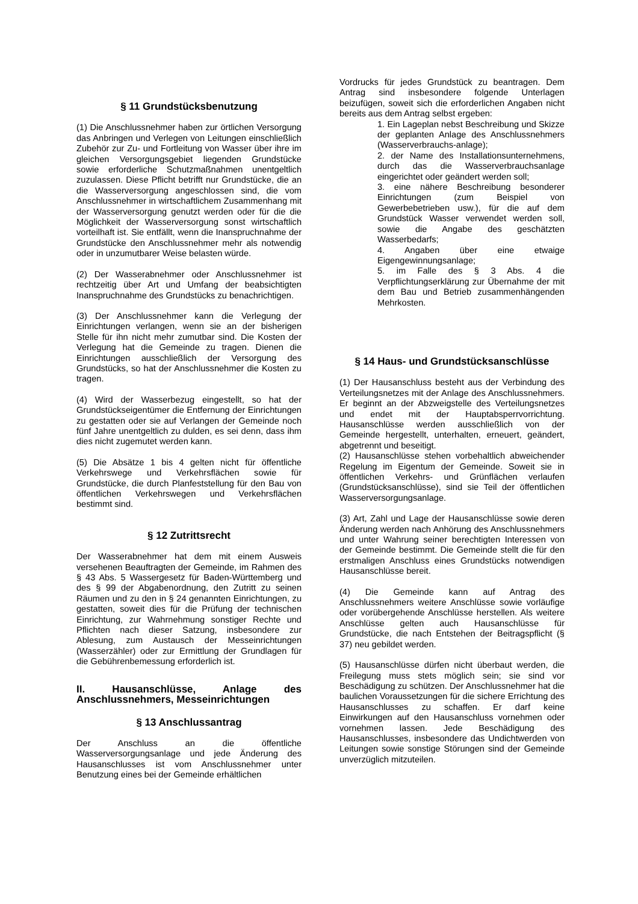§ 11 Grundstücksbenutzung
(1) Die Anschlussnehmer haben zur örtlichen Versorgung das Anbringen und Verlegen von Leitungen einschließlich Zubehör zur Zu- und Fortleitung von Wasser über ihre im gleichen Versorgungsgebiet liegenden Grundstücke sowie erforderliche Schutzmaßnahmen unentgeltlich zuzulassen. Diese Pflicht betrifft nur Grundstücke, die an die Wasserversorgung angeschlossen sind, die vom Anschlussnehmer in wirtschaftlichem Zusammenhang mit der Wasserversorgung genutzt werden oder für die die Möglichkeit der Wasserversorgung sonst wirtschaftlich vorteilhaft ist. Sie entfällt, wenn die Inanspruchnahme der Grundstücke den Anschlussnehmer mehr als notwendig oder in unzumutbarer Weise belasten würde.
(2) Der Wasserabnehmer oder Anschlussnehmer ist rechtzeitig über Art und Umfang der beabsichtigten Inanspruchnahme des Grundstücks zu benachrichtigen.
(3) Der Anschlussnehmer kann die Verlegung der Einrichtungen verlangen, wenn sie an der bisherigen Stelle für ihn nicht mehr zumutbar sind. Die Kosten der Verlegung hat die Gemeinde zu tragen. Dienen die Einrichtungen ausschließlich der Versorgung des Grundstücks, so hat der Anschlussnehmer die Kosten zu tragen.
(4) Wird der Wasserbezug eingestellt, so hat der Grundstückseigentümer die Entfernung der Einrichtungen zu gestatten oder sie auf Verlangen der Gemeinde noch fünf Jahre unentgeltlich zu dulden, es sei denn, dass ihm dies nicht zugemutet werden kann.
(5) Die Absätze 1 bis 4 gelten nicht für öffentliche Verkehrswege und Verkehrsflächen sowie für Grundstücke, die durch Planfeststellung für den Bau von öffentlichen Verkehrswegen und Verkehrsflächen bestimmt sind.
§ 12 Zutrittsrecht
Der Wasserabnehmer hat dem mit einem Ausweis versehenen Beauftragten der Gemeinde, im Rahmen des § 43 Abs. 5 Wassergesetz für Baden-Württemberg und des § 99 der Abgabenordnung, den Zutritt zu seinen Räumen und zu den in § 24 genannten Einrichtungen, zu gestatten, soweit dies für die Prüfung der technischen Einrichtung, zur Wahrnehmung sonstiger Rechte und Pflichten nach dieser Satzung, insbesondere zur Ablesung, zum Austausch der Messeinrichtungen (Wasserzähler) oder zur Ermittlung der Grundlagen für die Gebührenbemessung erforderlich ist.
II. Hausanschlüsse, Anlage des Anschlussnehmers, Messeinrichtungen
§ 13 Anschlussantrag
Der Anschluss an die öffentliche Wasserversorgungsanlage und jede Änderung des Hausanschlusses ist vom Anschlussnehmer unter Benutzung eines bei der Gemeinde erhältlichen
Vordrucks für jedes Grundstück zu beantragen. Dem Antrag sind insbesondere folgende Unterlagen beizufügen, soweit sich die erforderlichen Angaben nicht bereits aus dem Antrag selbst ergeben:
1. Ein Lageplan nebst Beschreibung und Skizze der geplanten Anlage des Anschlussnehmers (Wasserverbrauchs-anlage);
2. der Name des Installationsunternehmens, durch das die Wasserverbrauchsanlage eingerichtet oder geändert werden soll;
3. eine nähere Beschreibung besonderer Einrichtungen (zum Beispiel von Gewerbebetrieben usw.), für die auf dem Grundstück Wasser verwendet werden soll, sowie die Angabe des geschätzten Wasserbedarfs;
4. Angaben über eine etwaige Eigengewinnungsanlage;
5. im Falle des § 3 Abs. 4 die Verpflichtungserklärung zur Übernahme der mit dem Bau und Betrieb zusammenhängenden Mehrkosten.
§ 14 Haus- und Grundstücksanschlüsse
(1) Der Hausanschluss besteht aus der Verbindung des Verteilungsnetzes mit der Anlage des Anschlussnehmers. Er beginnt an der Abzweigstelle des Verteilungsnetzes und endet mit der Hauptabsperrvorrichtung. Hausanschlüsse werden ausschließlich von der Gemeinde hergestellt, unterhalten, erneuert, geändert, abgetrennt und beseitigt.
(2) Hausanschlüsse stehen vorbehaltlich abweichender Regelung im Eigentum der Gemeinde. Soweit sie in öffentlichen Verkehrs- und Grünflächen verlaufen (Grundstücksanschlüsse), sind sie Teil der öffentlichen Wasserversorgungsanlage.
(3) Art, Zahl und Lage der Hausanschlüsse sowie deren Änderung werden nach Anhörung des Anschlussnehmers und unter Wahrung seiner berechtigten Interessen von der Gemeinde bestimmt. Die Gemeinde stellt die für den erstmaligen Anschluss eines Grundstücks notwendigen Hausanschlüsse bereit.
(4) Die Gemeinde kann auf Antrag des Anschlussnehmers weitere Anschlüsse sowie vorläufige oder vorübergehende Anschlüsse herstellen. Als weitere Anschlüsse gelten auch Hausanschlüsse für Grundstücke, die nach Entstehen der Beitragspflicht (§ 37) neu gebildet werden.
(5) Hausanschlüsse dürfen nicht überbaut werden, die Freilegung muss stets möglich sein; sie sind vor Beschädigung zu schützen. Der Anschlussnehmer hat die baulichen Voraussetzungen für die sichere Errichtung des Hausanschlusses zu schaffen. Er darf keine Einwirkungen auf den Hausanschluss vornehmen oder vornehmen lassen. Jede Beschädigung des Hausanschlusses, insbesondere das Undichtwerden von Leitungen sowie sonstige Störungen sind der Gemeinde unverzüglich mitzuteilen.